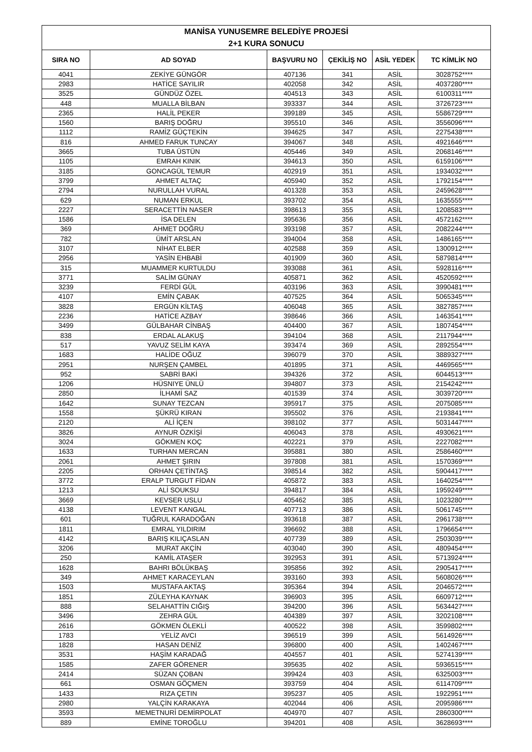| MANİSA YUNUSEMRE BELEDİYE PROJESİ | | | | | |
| 2+1 KURA SONUCU | | | | | |
| SIRA NO | AD SOYAD | BAŞVURU NO | ÇEKİLİŞ NO | ASİL YEDEK | TC KİMLİK NO |
| 4041 | ZEKİYE GÜNGÖR | 407136 | 341 | ASİL | 3028752**** |
| 2983 | HATİCE SAYILIR | 402058 | 342 | ASİL | 4037280**** |
| 3525 | GÜNDÜZ ÖZEL | 404513 | 343 | ASİL | 6100311**** |
| 448 | MUALLA BİLBAN | 393337 | 344 | ASİL | 3726723**** |
| 2365 | HALİL PEKER | 399189 | 345 | ASİL | 5586729**** |
| 1560 | BARIŞ DOĞRU | 395510 | 346 | ASİL | 3556096**** |
| 1112 | RAMİZ GÜÇTEKİN | 394625 | 347 | ASİL | 2275438**** |
| 816 | AHMED FARUK TUNCAY | 394067 | 348 | ASİL | 4921646**** |
| 3665 | TUBA ÜSTÜN | 405446 | 349 | ASİL | 2068146**** |
| 1105 | EMRAH KINIK | 394613 | 350 | ASİL | 6159106**** |
| 3185 | GONCAGÜL TEMUR | 402919 | 351 | ASİL | 1934032**** |
| 3799 | AHMET ALTAÇ | 405940 | 352 | ASİL | 1792154**** |
| 2794 | NURULLAH VURAL | 401328 | 353 | ASİL | 2459628**** |
| 629 | NUMAN ERKUL | 393702 | 354 | ASİL | 1635555**** |
| 2227 | SERACETTİN NASER | 398613 | 355 | ASİL | 1208583**** |
| 1586 | İSA DELEN | 395636 | 356 | ASİL | 4572162**** |
| 369 | AHMET DOĞRU | 393198 | 357 | ASİL | 2082244**** |
| 782 | ÜMİT ARSLAN | 394004 | 358 | ASİL | 1486165**** |
| 3107 | NİHAT ELBER | 402588 | 359 | ASİL | 1300912**** |
| 2956 | YASİN EHBABİ | 401909 | 360 | ASİL | 5879814**** |
| 315 | MUAMMER KURTULDU | 393088 | 361 | ASİL | 5928116**** |
| 3771 | SALİM GÜNAY | 405871 | 362 | ASİL | 4520592**** |
| 3239 | FERDİ GÜL | 403196 | 363 | ASİL | 3990481**** |
| 4107 | EMİN ÇABAK | 407525 | 364 | ASİL | 5065345**** |
| 3828 | ERGÜN KİLTAŞ | 406048 | 365 | ASİL | 3827857**** |
| 2236 | HATİCE AZBAY | 398646 | 366 | ASİL | 1463541**** |
| 3499 | GÜLBAHAR CİNBAŞ | 404400 | 367 | ASİL | 1807454**** |
| 838 | ERDAL ALAKUŞ | 394104 | 368 | ASİL | 2117944**** |
| 517 | YAVUZ SELİM KAYA | 393474 | 369 | ASİL | 2892554**** |
| 1683 | HALİDE OĞUZ | 396079 | 370 | ASİL | 3889327**** |
| 2951 | NURŞEN ÇAMBEL | 401895 | 371 | ASİL | 4469565**** |
| 952 | SABRİ BAKİ | 394326 | 372 | ASİL | 6044513**** |
| 1206 | HÜSNIYE ÜNLÜ | 394807 | 373 | ASİL | 2154242**** |
| 2850 | İLHAMİ SAZ | 401539 | 374 | ASİL | 3039720**** |
| 1642 | SUNAY TEZCAN | 395917 | 375 | ASİL | 2075085**** |
| 1558 | ŞÜKRÜ KIRAN | 395502 | 376 | ASİL | 2193841**** |
| 2120 | ALİ İÇEN | 398102 | 377 | ASİL | 5031447**** |
| 3826 | AYNUR ÖZKİŞİ | 406043 | 378 | ASİL | 4930621**** |
| 3024 | GÖKMEN KOÇ | 402221 | 379 | ASİL | 2227082**** |
| 1633 | TURHAN MERCAN | 395881 | 380 | ASİL | 2586460**** |
| 2061 | AHMET ŞIRIN | 397808 | 381 | ASİL | 1570369**** |
| 2205 | ORHAN ÇETİNTAŞ | 398514 | 382 | ASİL | 5904417**** |
| 3772 | ERALP TURGUT FİDAN | 405872 | 383 | ASİL | 1640254**** |
| 1213 | ALİ SOUKSU | 394817 | 384 | ASİL | 1959249**** |
| 3669 | KEVSER USLU | 405462 | 385 | ASİL | 1023280**** |
| 4138 | LEVENT KANGAL | 407713 | 386 | ASİL | 5061745**** |
| 601 | TUĞRUL KARADOĞAN | 393618 | 387 | ASİL | 2961738**** |
| 1811 | EMRAL YILDIRIM | 396692 | 388 | ASİL | 1796654**** |
| 4142 | BARIŞ KILIÇASLAN | 407739 | 389 | ASİL | 2503039**** |
| 3206 | MURAT AKÇİN | 403040 | 390 | ASİL | 4809454**** |
| 250 | KAMİL ATAŞER | 392953 | 391 | ASİL | 5713924**** |
| 1628 | BAHRI BÖLÜKBAŞ | 395856 | 392 | ASİL | 2905417**** |
| 349 | AHMET KARACEYLAN | 393160 | 393 | ASİL | 5608026**** |
| 1503 | MUSTAFA AKTAŞ | 395364 | 394 | ASİL | 2046572**** |
| 1851 | ZÜLEYHA KAYNAK | 396903 | 395 | ASİL | 6609712**** |
| 888 | SELAHATTİN CIĞIŞ | 394200 | 396 | ASİL | 5634427**** |
| 3496 | ZEHRA GÜL | 404389 | 397 | ASİL | 3202108**** |
| 2616 | GÖKMEN ÖLEKLİ | 400522 | 398 | ASİL | 3599802**** |
| 1783 | YELİZ AVCI | 396519 | 399 | ASİL | 5614926**** |
| 1828 | HASAN DENİZ | 396800 | 400 | ASİL | 1402467**** |
| 3531 | HAŞİM KARADAĞ | 404557 | 401 | ASİL | 5274139**** |
| 1585 | ZAFER GÖRENER | 395635 | 402 | ASİL | 5936515**** |
| 2414 | SÜZAN ÇOBAN | 399424 | 403 | ASİL | 6325003**** |
| 661 | OSMAN GÖÇMEN | 393759 | 404 | ASİL | 6114709**** |
| 1433 | RIZA ÇETIN | 395237 | 405 | ASİL | 1922951**** |
| 2980 | YALÇİN KARAKAYA | 402044 | 406 | ASİL | 2095986**** |
| 3593 | MEMETNURİ DEMİRPOLAT | 404970 | 407 | ASİL | 2860300**** |
| 889 | EMİNE TOROĞLU | 394201 | 408 | ASİL | 3628693**** |